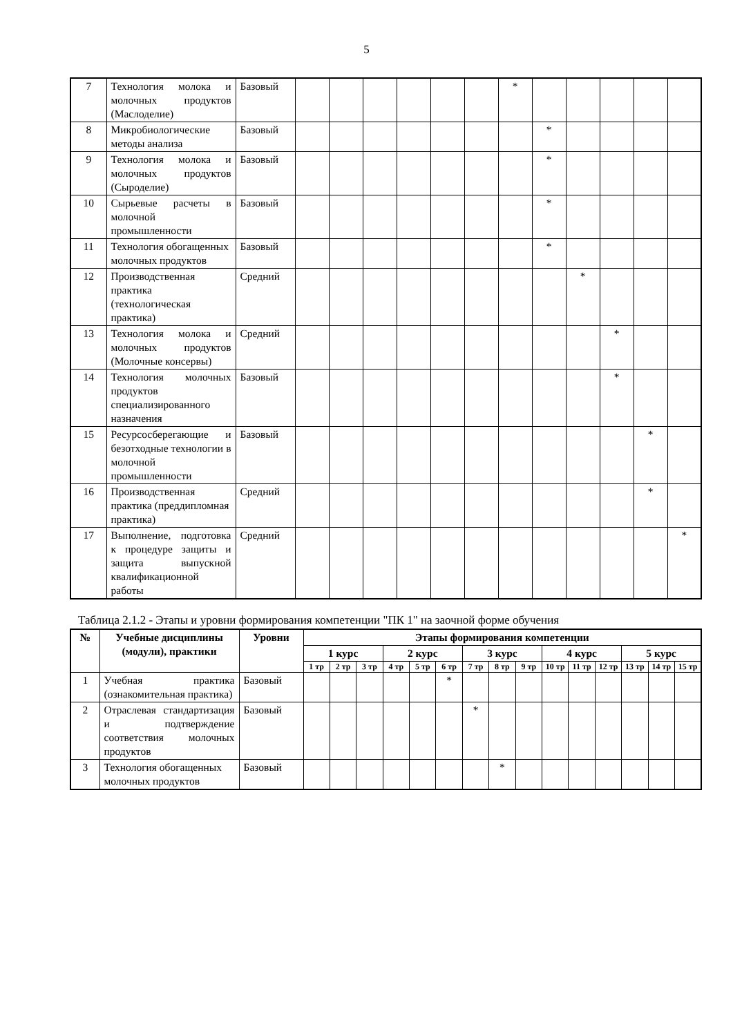5
| 7 | Технология молока и молочных продуктов (Маслоделие) | Базовый | | | | | | | * | | | | | |
| 8 | Микробиологические методы анализа | Базовый | | | | | | | | * | | | | |
| 9 | Технология молока и молочных продуктов (Сыроделие) | Базовый | | | | | | | | * | | | | |
| 10 | Сырьевые расчеты в молочной промышленности | Базовый | | | | | | | | * | | | | |
| 11 | Технология обогащенных молочных продуктов | Базовый | | | | | | | | * | | | | |
| 12 | Производственная практика (технологическая практика) | Средний | | | | | | | | | * | | | |
| 13 | Технология молока и молочных продуктов (Молочные консервы) | Средний | | | | | | | | | | * | | |
| 14 | Технология молочных продуктов специализированного назначения | Базовый | | | | | | | | | | * | | |
| 15 | Ресурсосберегающие и безотходные технологии в молочной промышленности | Базовый | | | | | | | | | | | * | |
| 16 | Производственная практика (преддипломная практика) | Средний | | | | | | | | | | | * | |
| 17 | Выполнение, подготовка к процедуре защиты и защита выпускной квалификационной работы | Средний | | | | | | | | | | | | * |
Таблица 2.1.2 - Этапы и уровни формирования компетенции "ПК 1" на заочной форме обучения
| № | Учебные дисциплины (модули), практики | Уровни | Этапы формирования компетенции | | | | | | | | | | | | | | |
| --- | --- | --- | --- | --- | --- | --- | --- | --- | --- | --- | --- | --- | --- | --- | --- | --- | --- |
| | | | 1 курс | | | 2 курс | | | 3 курс | | | 4 курс | | | 5 курс | | |
| | | | 1 тр | 2 тр | 3 тр | 4 тр | 5 тр | 6 тр | 7 тр | 8 тр | 9 тр | 10 тр | 11 тр | 12 тр | 13 тр | 14 тр | 15 тр |
| 1 | Учебная практика (ознакомительная практика) | Базовый | | | | | | * | | | | | | | | | |
| 2 | Отраслевая стандартизация и подтверждение соответствия молочных продуктов | Базовый | | | | | | | * | | | | | | | | |
| 3 | Технология обогащенных молочных продуктов | Базовый | | | | | | | | * | | | | | | | |